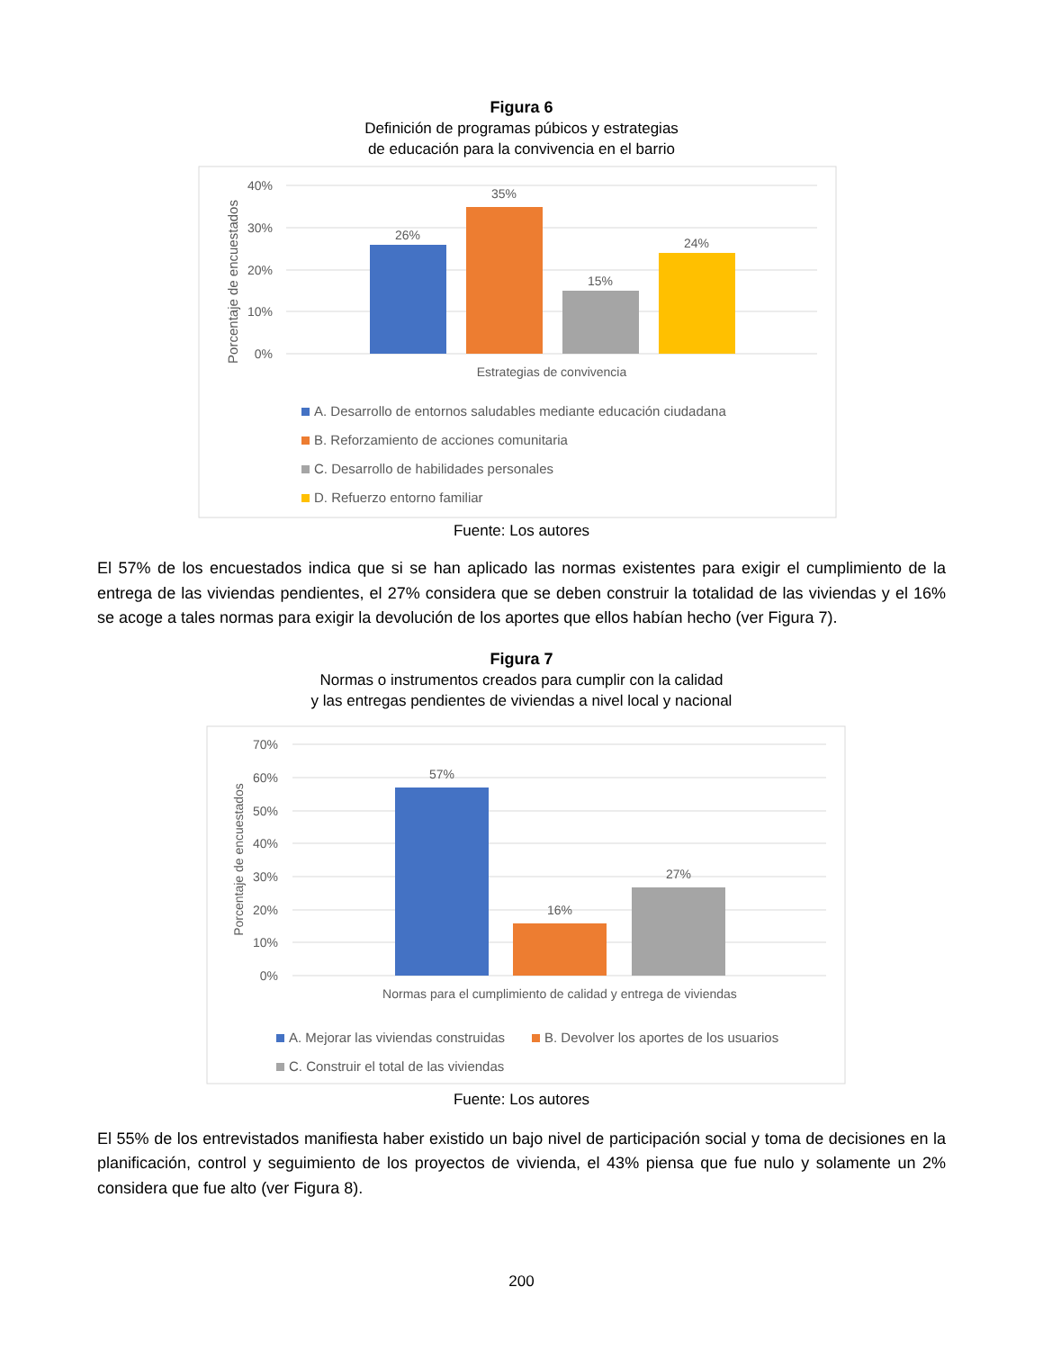Figura 6
Definición de programas púbicos y estrategias
de educación para la convivencia en el barrio
40%
30%
20%
10%
0%
Porcentaje de encuestados
26%
35%
15%
24%
Estrategias de convivencia
A. Desarrollo de entornos saludables mediante educación ciudadana
B. Reforzamiento de acciones comunitaria
C. Desarrollo de habilidades personales
D. Refuerzo entorno familiar
Fuente: Los autores
El 57% de los encuestados indica que si se han aplicado las normas existentes para exigir el cumplimiento de la entrega de las viviendas pendientes, el 27% considera que se deben construir la totalidad de las viviendas y el 16% se acoge a tales normas para exigir la devolución de los aportes que ellos habían hecho (ver Figura 7).
Figura 7
Normas o instrumentos creados para cumplir con la calidad
y las entregas pendientes de viviendas a nivel local y nacional
70%
60%
50%
40%
30%
20%
10%
0%
Porcentaje de encuestados
57%
16%
27%
Normas para el cumplimiento de calidad y entrega de viviendas
A. Mejorar las viviendas construidas
B. Devolver los aportes de los usuarios
C. Construir el total de las viviendas
Fuente: Los autores
El 55% de los entrevistados manifiesta haber existido un bajo nivel de participación social y toma de decisiones en la planificación, control y seguimiento de los proyectos de vivienda, el 43% piensa que fue nulo y solamente un 2% considera que fue alto (ver Figura 8).
200